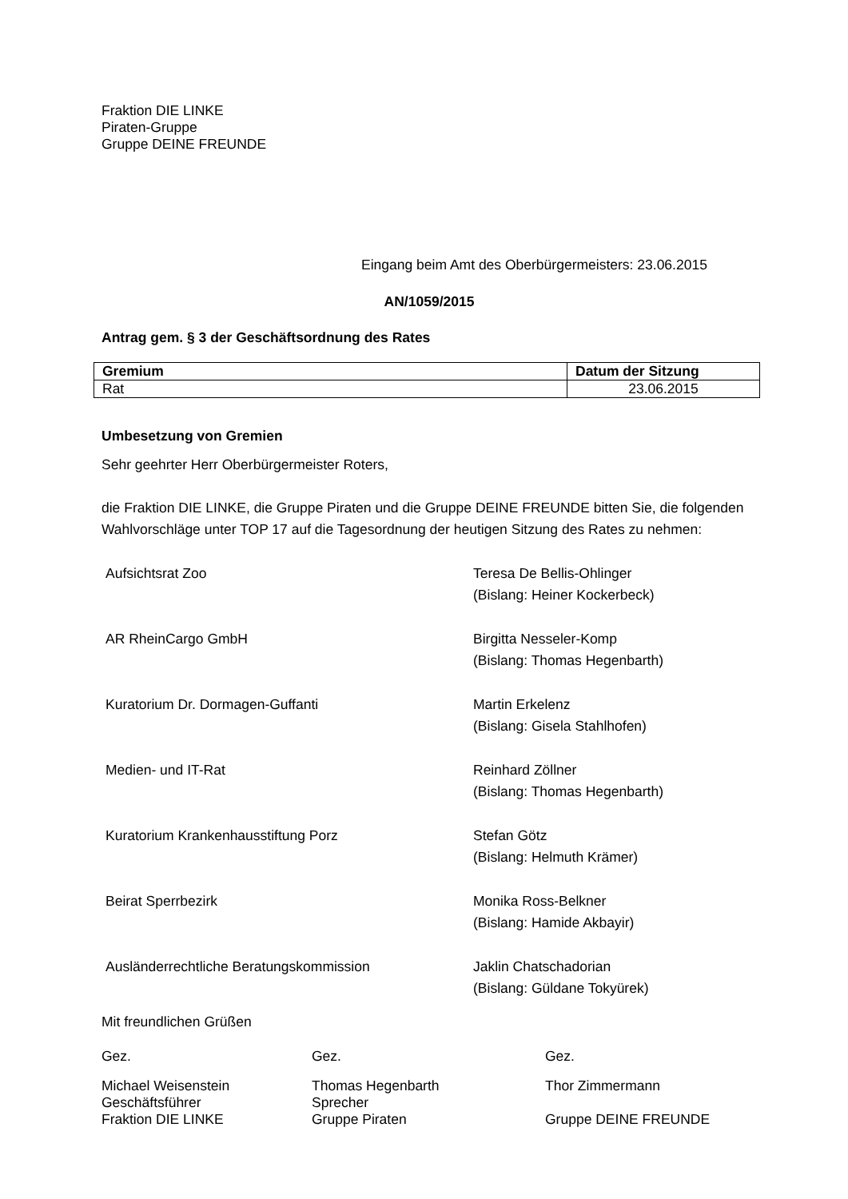Fraktion DIE LINKE
Piraten-Gruppe
Gruppe DEINE FREUNDE
Eingang beim Amt des Oberbürgermeisters: 23.06.2015
AN/1059/2015
Antrag gem. § 3 der Geschäftsordnung des Rates
| Gremium | Datum der Sitzung |
| --- | --- |
| Rat | 23.06.2015 |
Umbesetzung von Gremien
Sehr geehrter Herr Oberbürgermeister Roters,
die Fraktion DIE LINKE, die Gruppe Piraten und die Gruppe DEINE FREUNDE bitten Sie, die folgenden Wahlvorschläge unter TOP 17 auf die Tagesordnung der heutigen Sitzung des Rates zu nehmen:
| Aufsichtsrat Zoo | Teresa De Bellis-Ohlinger (Bislang: Heiner Kockerbeck) |
| AR RheinCargo GmbH | Birgitta Nesseler-Komp (Bislang: Thomas Hegenbarth) |
| Kuratorium Dr. Dormagen-Guffanti | Martin Erkelenz (Bislang: Gisela Stahlhofen) |
| Medien- und IT-Rat | Reinhard Zöllner (Bislang: Thomas Hegenbarth) |
| Kuratorium Krankenhausstiftung Porz | Stefan Götz (Bislang: Helmuth Krämer) |
| Beirat Sperrbezirk | Monika Ross-Belkner (Bislang: Hamide Akbayir) |
| Ausländerrechtliche Beratungskommission | Jaklin Chatschadorian (Bislang: Güldane Tokyürek) |
Mit freundlichen Grüßen
| Gez. | Gez. | Gez. |
| Michael Weisenstein Geschäftsführer Fraktion DIE LINKE | Thomas Hegenbarth Sprecher Gruppe Piraten | Thor Zimmermann Gruppe DEINE FREUNDE |